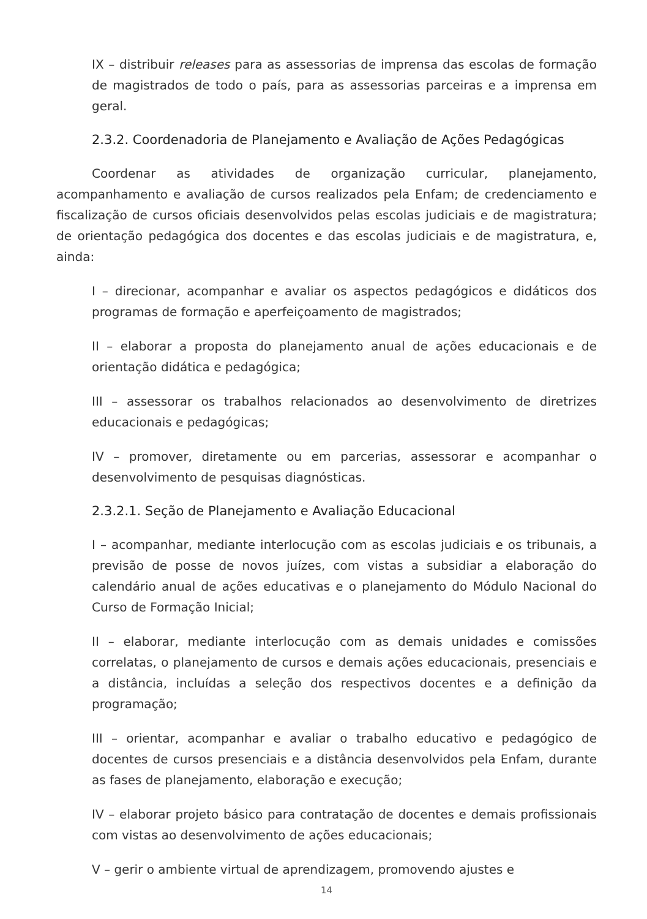IX – distribuir releases para as assessorias de imprensa das escolas de formação de magistrados de todo o país, para as assessorias parceiras e a imprensa em geral.
2.3.2. Coordenadoria de Planejamento e Avaliação de Ações Pedagógicas
Coordenar as atividades de organização curricular, planejamento, acompanhamento e avaliação de cursos realizados pela Enfam; de credenciamento e fiscalização de cursos oficiais desenvolvidos pelas escolas judiciais e de magistratura; de orientação pedagógica dos docentes e das escolas judiciais e de magistratura, e, ainda:
I – direcionar, acompanhar e avaliar os aspectos pedagógicos e didáticos dos programas de formação e aperfeiçoamento de magistrados;
II – elaborar a proposta do planejamento anual de ações educacionais e de orientação didática e pedagógica;
III – assessorar os trabalhos relacionados ao desenvolvimento de diretrizes educacionais e pedagógicas;
IV – promover, diretamente ou em parcerias, assessorar e acompanhar o desenvolvimento de pesquisas diagnósticas.
2.3.2.1. Seção de Planejamento e Avaliação Educacional
I – acompanhar, mediante interlocução com as escolas judiciais e os tribunais, a previsão de posse de novos juízes, com vistas a subsidiar a elaboração do calendário anual de ações educativas e o planejamento do Módulo Nacional do Curso de Formação Inicial;
II – elaborar, mediante interlocução com as demais unidades e comissões correlatas, o planejamento de cursos e demais ações educacionais, presenciais e a distância, incluídas a seleção dos respectivos docentes e a definição da programação;
III – orientar, acompanhar e avaliar o trabalho educativo e pedagógico de docentes de cursos presenciais e a distância desenvolvidos pela Enfam, durante as fases de planejamento, elaboração e execução;
IV – elaborar projeto básico para contratação de docentes e demais profissionais com vistas ao desenvolvimento de ações educacionais;
V – gerir o ambiente virtual de aprendizagem, promovendo ajustes e
14